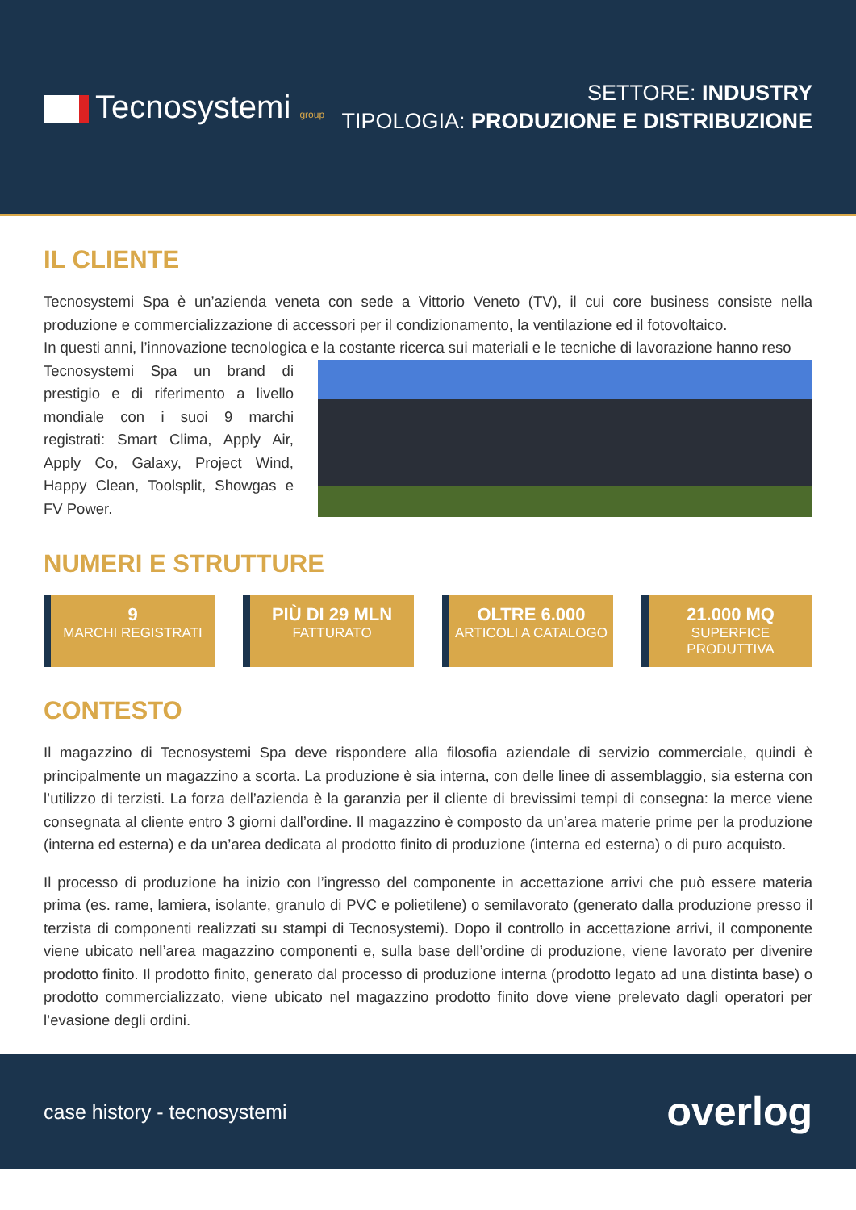Tecnosystemi group
SETTORE: INDUSTRY
TIPOLOGIA: PRODUZIONE E DISTRIBUZIONE
IL CLIENTE
Tecnosystemi Spa è un’azienda veneta con sede a Vittorio Veneto (TV), il cui core business consiste nella produzione e commercializzazione di accessori per il condizionamento, la ventilazione ed il fotovoltaico.
In questi anni, l’innovazione tecnologica e la costante ricerca sui materiali e le tecniche di lavorazione hanno reso
Tecnosystemi Spa un brand di prestigio e di riferimento a livello mondiale con i suoi 9 marchi registrati: Smart Clima, Apply Air, Apply Co, Galaxy, Project Wind, Happy Clean, Toolsplit, Showgas e FV Power.
NUMERI E STRUTTURE
9
MARCHI REGISTRATI
PIÙ DI 29 MLN
FATTURATO
OLTRE 6.000
ARTICOLI A CATALOGO
21.000 MQ
SUPERFICE PRODUTTIVA
CONTESTO
Il magazzino di Tecnosystemi Spa deve rispondere alla filosofia aziendale di servizio commerciale, quindi è principalmente un magazzino a scorta. La produzione è sia interna, con delle linee di assemblaggio, sia esterna con l’utilizzo di terzisti. La forza dell’azienda è la garanzia per il cliente di brevissimi tempi di consegna: la merce viene consegnata al cliente entro 3 giorni dall’ordine. Il magazzino è composto da un’area materie prime per la produzione (interna ed esterna) e da un’area dedicata al prodotto finito di produzione (interna ed esterna) o di puro acquisto.
Il processo di produzione ha inizio con l’ingresso del componente in accettazione arrivi che può essere materia prima (es. rame, lamiera, isolante, granulo di PVC e polietilene) o semilavorato (generato dalla produzione presso il terzista di componenti realizzati su stampi di Tecnosystemi). Dopo il controllo in accettazione arrivi, il componente viene ubicato nell’area magazzino componenti e, sulla base dell’ordine di produzione, viene lavorato per divenire prodotto finito. Il prodotto finito, generato dal processo di produzione interna (prodotto legato ad una distinta base) o prodotto commercializzato, viene ubicato nel magazzino prodotto finito dove viene prelevato dagli operatori per l’evasione degli ordini.
case history - tecnosystemi
overlog